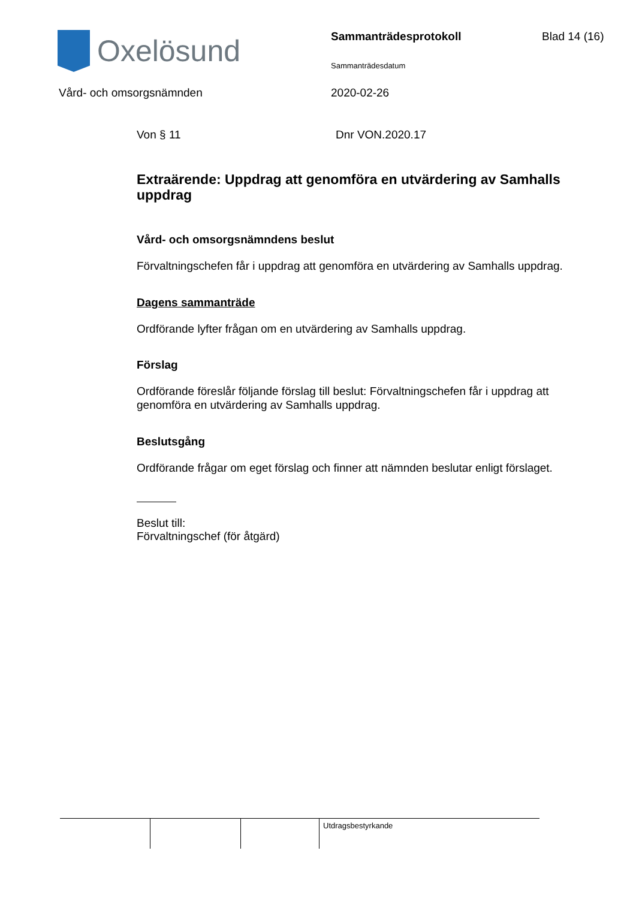Oxelösund
Sammanträdesprotokoll
Sammanträdesdatum
Blad 14 (16)
Vård- och omsorgsnämnden 2020-02-26
Von § 11 Dnr VON.2020.17
Extraärende: Uppdrag att genomföra en utvärdering av Samhalls uppdrag
Vård- och omsorgsnämndens beslut
Förvaltningschefen får i uppdrag att genomföra en utvärdering av Samhalls uppdrag.
Dagens sammanträde
Ordförande lyfter frågan om en utvärdering av Samhalls uppdrag.
Förslag
Ordförande föreslår följande förslag till beslut: Förvaltningschefen får i uppdrag att genomföra en utvärdering av Samhalls uppdrag.
Beslutsgång
Ordförande frågar om eget förslag och finner att nämnden beslutar enligt förslaget.
Beslut till:
Förvaltningschef (för åtgärd)
Utdragsbestyrkande